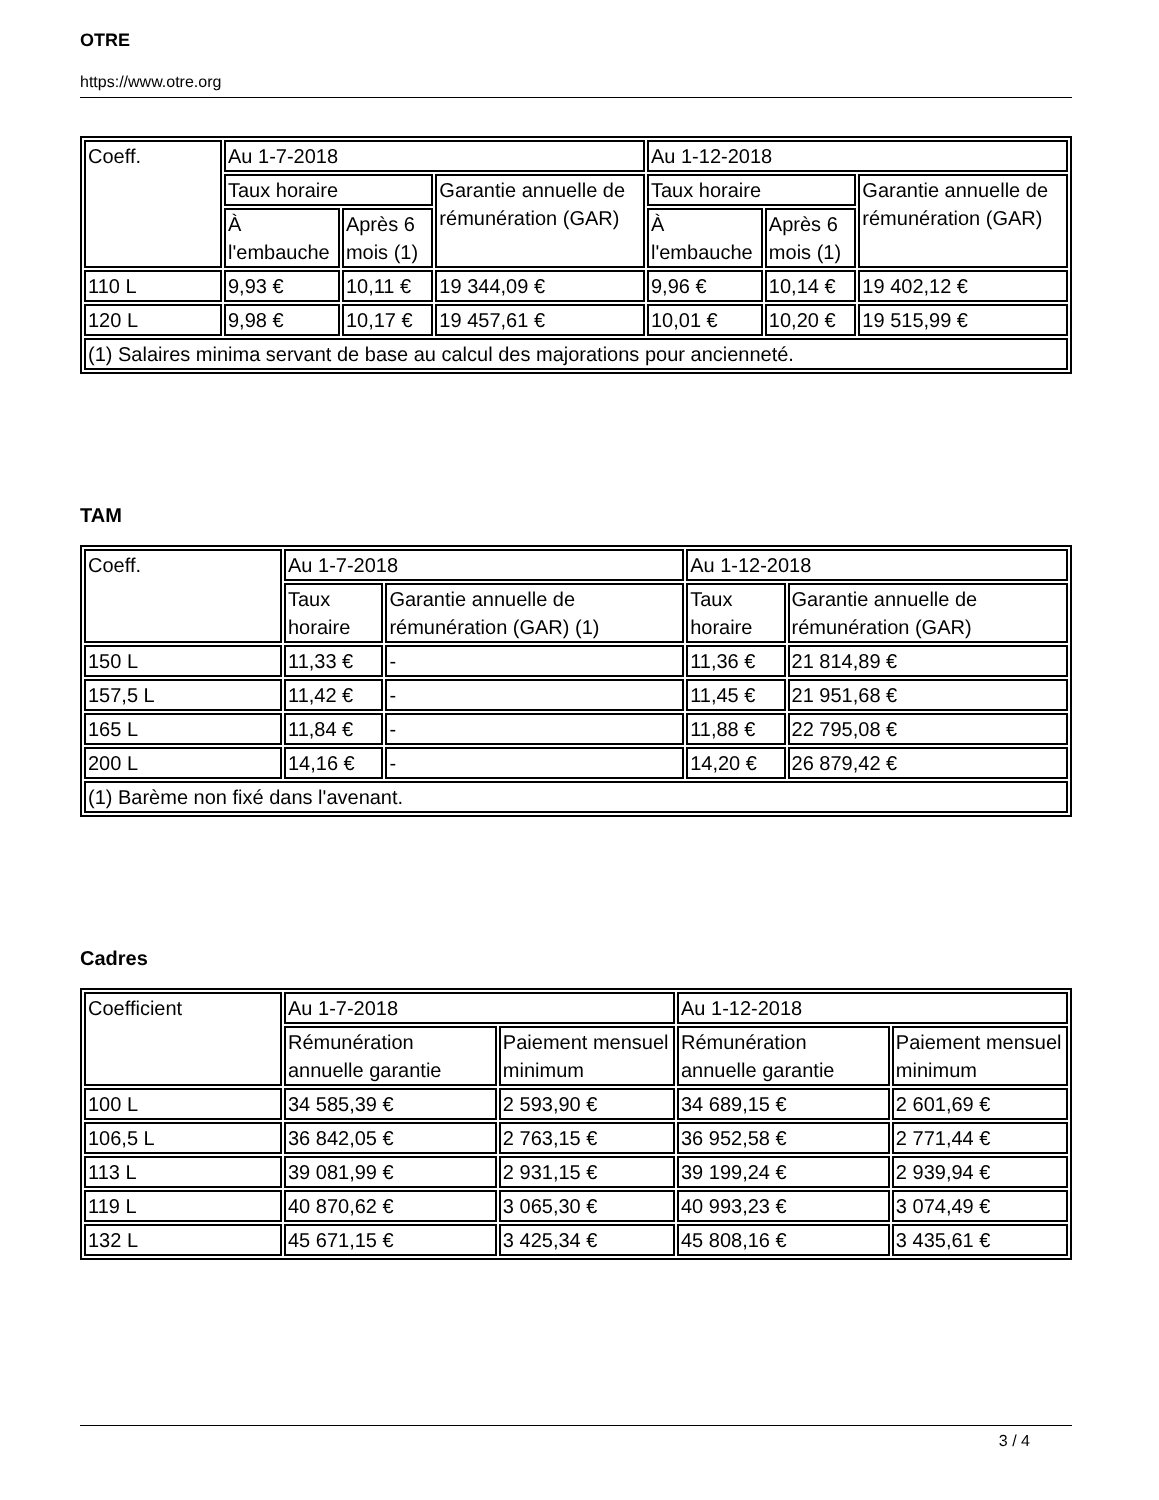OTRE
https://www.otre.org
| Coeff. | Au 1-7-2018 | | | Au 1-12-2018 | | |
| | Taux horaire | | Garantie annuelle de rémunération (GAR) | Taux horaire | | Garantie annuelle de rémunération (GAR) |
| | À l'embauche | Après 6 mois (1) | | À l'embauche | Après 6 mois (1) | |
| 110 L | 9,93 € | 10,11 € | 19 344,09 € | 9,96 € | 10,14 € | 19 402,12 € |
| 120 L | 9,98 € | 10,17 € | 19 457,61 € | 10,01 € | 10,20 € | 19 515,99 € |
| (1) Salaires minima servant de base au calcul des majorations pour ancienneté. | | | | | | |
TAM
| Coeff. | Au 1-7-2018 | | Au 1-12-2018 | |
| | Taux horaire | Garantie annuelle de rémunération (GAR) (1) | Taux horaire | Garantie annuelle de rémunération (GAR) |
| 150 L | 11,33 € | - | 11,36 € | 21 814,89 € |
| 157,5 L | 11,42 € | - | 11,45 € | 21 951,68 € |
| 165 L | 11,84 € | - | 11,88 € | 22 795,08 € |
| 200 L | 14,16 € | - | 14,20 € | 26 879,42 € |
| (1) Barème non fixé dans l'avenant. | | | | |
Cadres
| Coefficient | Au 1-7-2018 | | Au 1-12-2018 | |
| | Rémunération annuelle garantie | Paiement mensuel minimum | Rémunération annuelle garantie | Paiement mensuel minimum |
| 100 L | 34 585,39 € | 2 593,90 € | 34 689,15 € | 2 601,69 € |
| 106,5 L | 36 842,05 € | 2 763,15 € | 36 952,58 € | 2 771,44 € |
| 113 L | 39 081,99 € | 2 931,15 € | 39 199,24 € | 2 939,94 € |
| 119 L | 40 870,62 € | 3 065,30 € | 40 993,23 € | 3 074,49 € |
| 132 L | 45 671,15 € | 3 425,34 € | 45 808,16 € | 3 435,61 € |
3 / 4